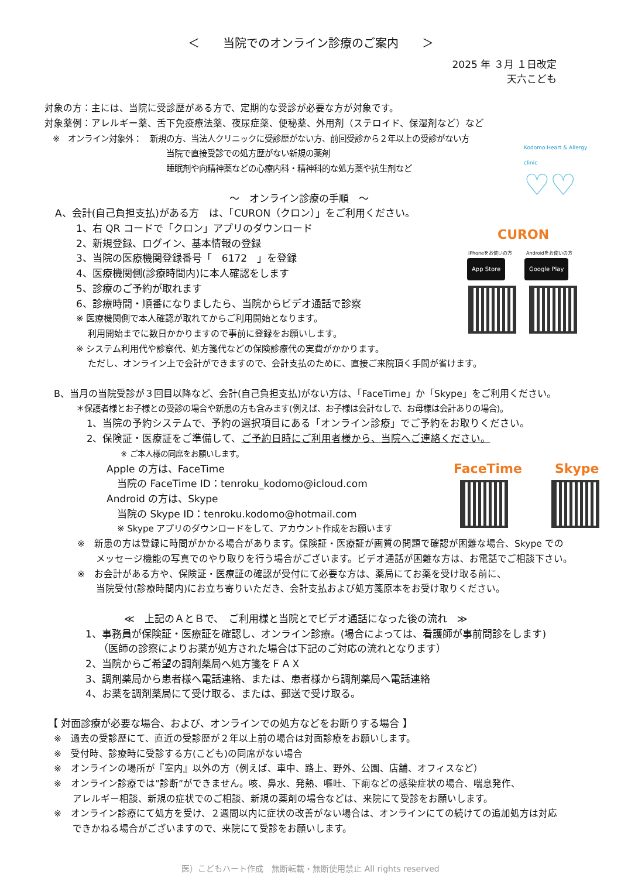＜　　当院でのオンライン診療のご案内　　＞
2025 年 ３月 １日改定
天六こども
対象の方：主には、当院に受診歴がある方で、定期的な受診が必要な方が対象です。
対象薬例：アレルギー薬、舌下免疫療法薬、夜尿症薬、便秘薬、外用剤（ステロイド、保湿剤など）など
　※　オンライン対象外：　新規の方、当法人クリニックに受診歴がない方、前回受診から２年以上の受診がない方
当院で直接受診での処方歴がない新規の薬剤
睡眠剤や向精神薬などの心療内科・精神科的な処方薬や抗生剤など
～　オンライン診療の手順　～
A、会計(自己負担支払)がある方　は、「CURON（クロン）」をご利用ください。
1、右 QR コードで「クロン」アプリのダウンロード
2、新規登録、ログイン、基本情報の登録
3、当院の医療機関登録番号「　6172　」を登録
4、医療機関側(診療時間内)に本人確認をします
5、診療のご予約が取れます
6、診療時間・順番になりましたら、当院からビデオ通話で診察
※ 医療機関側で本人確認が取れてからご利用開始となります。
　 利用開始までに数日かかりますので事前に登録をお願いします。
※ システム利用代や診察代、処方箋代などの保険診療代の実費がかかります。
　 ただし、オンライン上で会計ができますので、会計支払のために、直接ご来院頂く手間が省けます。
B、当月の当院受診が３回目以降など、会計(自己負担支払)がない方は、「FaceTime」か「Skype」をご利用ください。
＊保護者様とお子様との受診の場合や新患の方も含みます(例えば、お子様は会計なしで、お母様は会計ありの場合)。
1、当院の予約システムで、予約の選択項目にある「オンライン診療」でご予約をお取りください。
2、保険証・医療証をご準備して、ご予約日時にご利用者様から、当院へご連絡ください。
※ ご本人様の同席をお願いします。
Apple の方は、FaceTime
当院の FaceTime ID：tenroku_kodomo@icloud.com
Android の方は、Skype
当院の Skype ID：tenroku.kodomo@hotmail.com
※ Skype アプリのダウンロードをして、アカウント作成をお願います
※　新患の方は登録に時間がかかる場合があります。保険証・医療証が画質の問題で確認が困難な場合、Skype での
　　メッセージ機能の写真でのやり取りを行う場合がございます。ビデオ通話が困難な方は、お電話でご相談下さい。
※　お会計がある方や、保険証・医療証の確認が受付にて必要な方は、薬局にてお薬を受け取る前に、
　　当院受付(診療時間内)にお立ち寄りいただき、会計支払および処方箋原本をお受け取りください。
≪　上記のＡとＢで、　ご利用様と当院とでビデオ通話になった後の流れ　≫
1、事務員が保険証・医療証を確認し、オンライン診療。(場合によっては、看護師が事前問診をします)
（医師の診察によりお薬が処方された場合は下記のご対応の流れとなります）
2、当院からご希望の調剤薬局へ処方箋をＦＡＸ
3、調剤薬局から患者様へ電話連絡、または、患者様から調剤薬局へ電話連絡
4、お薬を調剤薬局にて受け取る、または、郵送で受け取る。
【 対面診療が必要な場合、および、オンラインでの処方などをお断りする場合 】
※　過去の受診歴にて、直近の受診歴が２年以上前の場合は対面診療をお願いします。
※　受付時、診療時に受診する方(こども)の同席がない場合
※　オンラインの場所が『室内』以外の方（例えば、車中、路上、野外、公園、店舗、オフィスなど）
※　オンライン診療では”診断”ができません。咳、鼻水、発熱、嘔吐、下痢などの感染症状の場合、喘息発作、
　　アレルギー相談、新規の症状でのご相談、新規の薬剤の場合などは、来院にて受診をお願いします。
※　オンライン診療にて処方を受け、２週間以内に症状の改善がない場合は、オンラインにての続けての追加処方は対応
　　できかねる場合がございますので、来院にて受診をお願いします。
医）こどもハート作成　無断転載・無断使用禁止 All rights reserved
Kodomo Heart & Allergy clinic
♡♡
CURON
iPhoneをお使いの方　　　Androidをお使いの方
App Store Google Play
FaceTime Skype